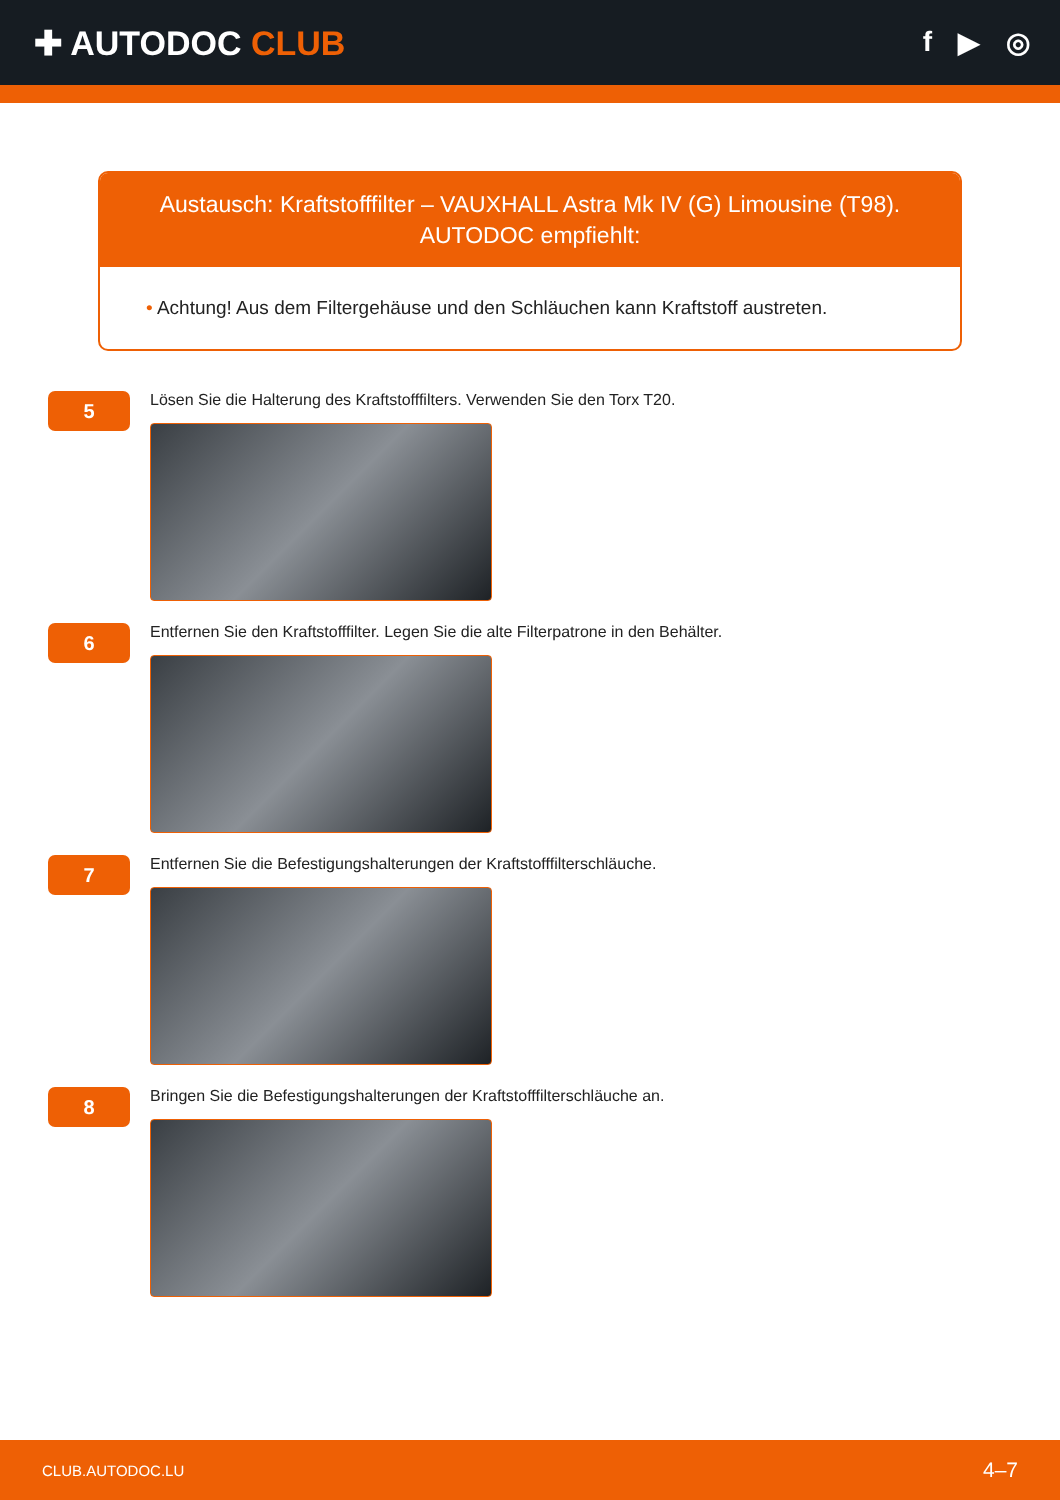✚ AUTODOC CLUB
f ▶ ◎
Austausch: Kraftstofffilter – VAUXHALL Astra Mk IV (G) Limousine (T98).
AUTODOC empfiehlt:
• Achtung! Aus dem Filtergehäuse und den Schläuchen kann Kraftstoff austreten.
5
Lösen Sie die Halterung des Kraftstofffilters. Verwenden Sie den Torx T20.
6
Entfernen Sie den Kraftstofffilter. Legen Sie die alte Filterpatrone in den Behälter.
7
Entfernen Sie die Befestigungshalterungen der Kraftstofffilterschläuche.
8
Bringen Sie die Befestigungshalterungen der Kraftstofffilterschläuche an.
CLUB.AUTODOC.LU 4–7